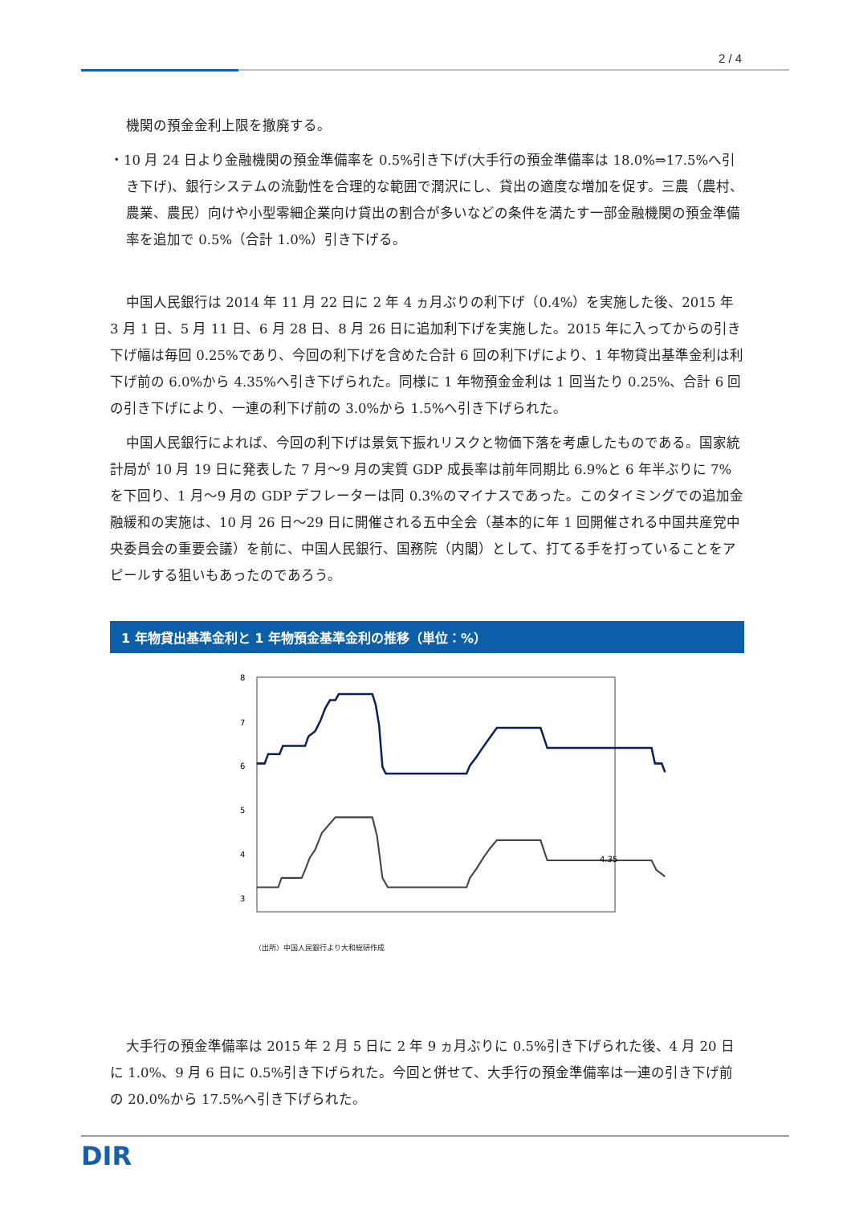2 / 4
機関の預金金利上限を撤廃する。
・10 月 24 日より金融機関の預金準備率を 0.5%引き下げ(大手行の預金準備率は 18.0%⇒17.5%へ引き下げ)、銀行システムの流動性を合理的な範囲で潤沢にし、貸出の適度な増加を促す。三農（農村、農業、農民）向けや小型零細企業向け貸出の割合が多いなどの条件を満たす一部金融機関の預金準備率を追加で 0.5%（合計 1.0%）引き下げる。
中国人民銀行は 2014 年 11 月 22 日に 2 年 4 ヵ月ぶりの利下げ（0.4%）を実施した後、2015 年 3 月 1 日、5 月 11 日、6 月 28 日、8 月 26 日に追加利下げを実施した。2015 年に入ってからの引き下げ幅は毎回 0.25%であり、今回の利下げを含めた合計 6 回の利下げにより、1 年物貸出基準金利は利下げ前の 6.0%から 4.35%へ引き下げられた。同様に 1 年物預金金利は 1 回当たり 0.25%、合計 6 回の引き下げにより、一連の利下げ前の 3.0%から 1.5%へ引き下げられた。
中国人民銀行によれば、今回の利下げは景気下振れリスクと物価下落を考慮したものである。国家統計局が 10 月 19 日に発表した 7 月～9 月の実質 GDP 成長率は前年同期比 6.9%と 6 年半ぶりに 7%を下回り、1 月～9 月の GDP デフレーターは同 0.3%のマイナスであった。このタイミングでの追加金融緩和の実施は、10 月 26 日～29 日に開催される五中全会（基本的に年 1 回開催される中国共産党中央委員会の重要会議）を前に、中国人民銀行、国務院（内閣）として、打てる手を打っていることをアピールする狙いもあったのであろう。
1 年物貸出基準金利と 1 年物預金基準金利の推移（単位：%）
8
7
6
5
4
3
x
4.35
x
（出所）中国人民銀行より大和総研作成
大手行の預金準備率は 2015 年 2 月 5 日に 2 年 9 ヵ月ぶりに 0.5%引き下げられた後、4 月 20 日に 1.0%、9 月 6 日に 0.5%引き下げられた。今回と併せて、大手行の預金準備率は一連の引き下げ前の 20.0%から 17.5%へ引き下げられた。
DIR